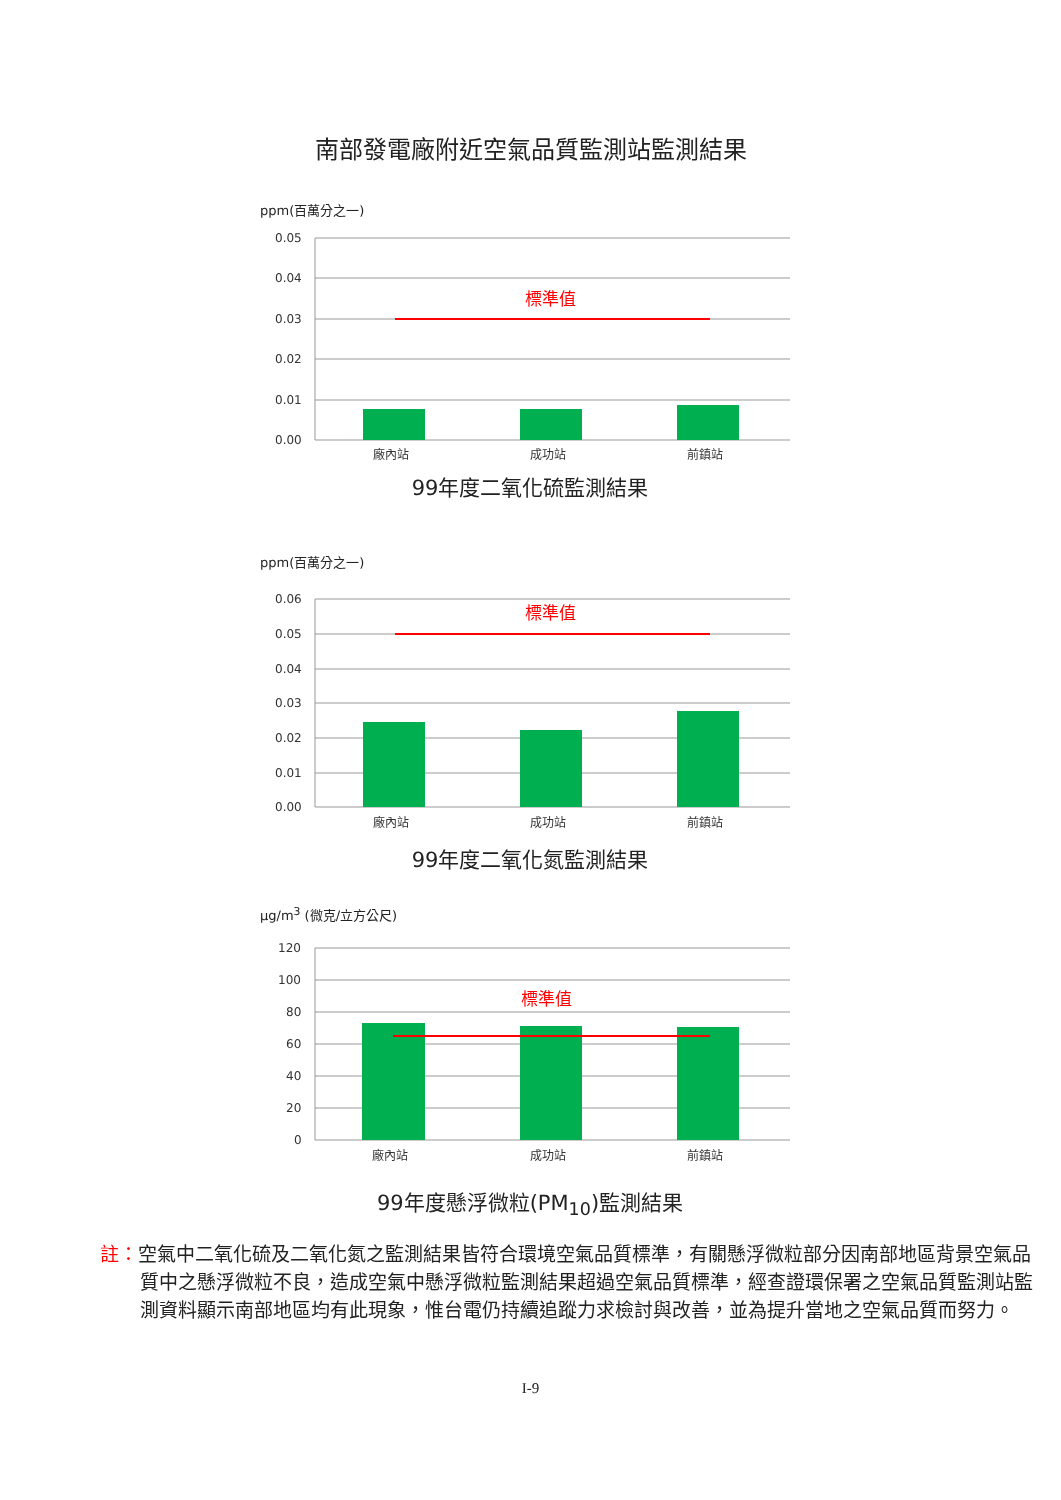南部發電廠附近空氣品質監測站監測結果
ppm(百萬分之一)
0.05
0.04
0.03
0.02
0.01
0.00
標準值
廠內站
成功站
前鎮站
99年度二氧化硫監測結果
ppm(百萬分之一)
0.06
0.05
0.04
0.03
0.02
0.01
0.00
標準值
廠內站
成功站
前鎮站
99年度二氧化氮監測結果
μg/m<sup>3</sup> (微克/立方公尺)
120
100
80
60
40
20
0
標準值
廠內站
成功站
前鎮站
99年度懸浮微粒(PM<sub>10</sub>)監測結果
註：空氣中二氧化硫及二氧化氮之監測結果皆符合環境空氣品質標準，有關懸浮微粒部分因南部地區背景空氣品質中之懸浮微粒不良，造成空氣中懸浮微粒監測結果超過空氣品質標準，經查證環保署之空氣品質監測站監測資料顯示南部地區均有此現象，惟台電仍持續追蹤力求檢討與改善，並為提升當地之空氣品質而努力。
I-9